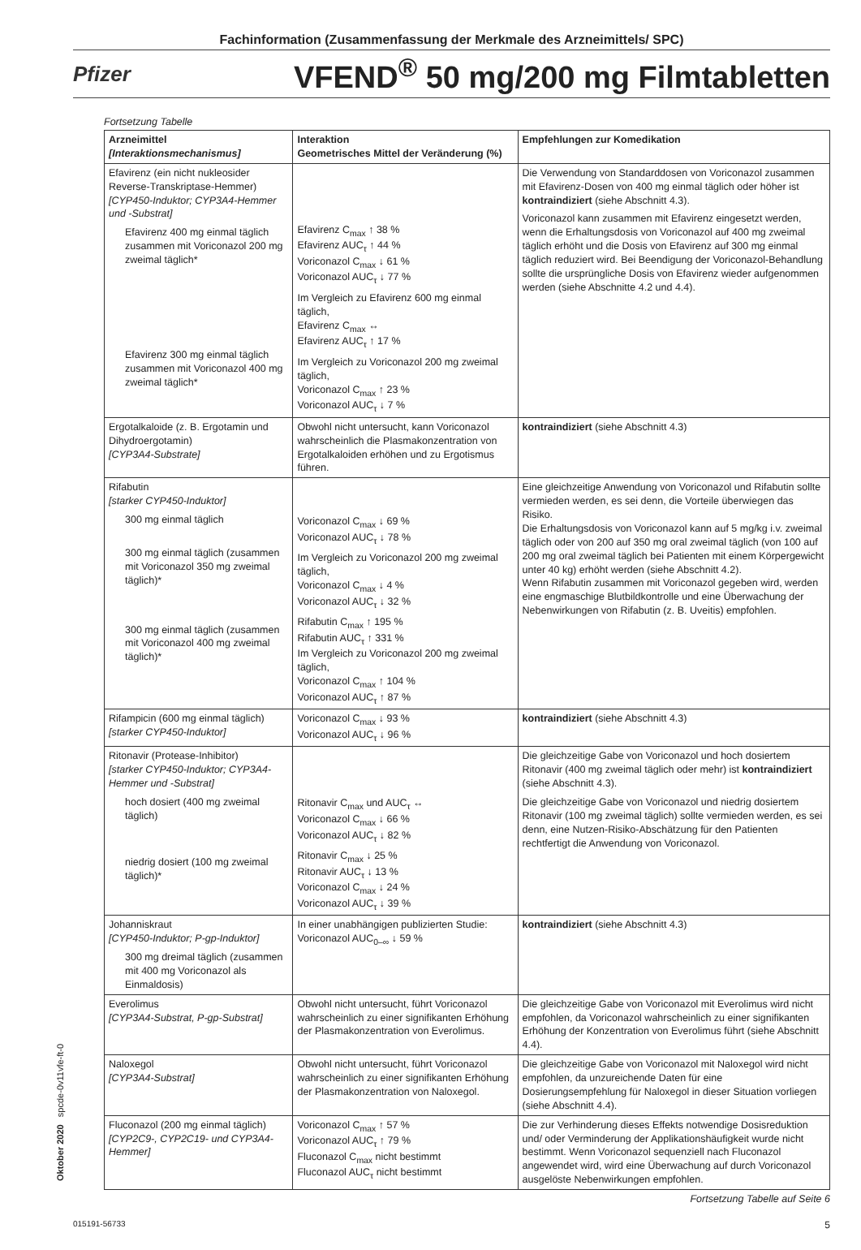Fachinformation (Zusammenfassung der Merkmale des Arzneimittels/ SPC)
Pfizer
VFEND<sup>®</sup> 50 mg/200 mg Filmtabletten
Oktober 2020 spcde-0v11vfe-ft-0
Fortsetzung Tabelle
| Arzneimittel [Interaktionsmechanismus] | Interaktion Geometrisches Mittel der Veränderung (%) | Empfehlungen zur Komedikation |
| --- | --- | --- |
| Efavirenz (ein nicht nukleosider Reverse-Transkriptase-Hemmer) [CYP450-Induktor; CYP3A4-Hemmer und -Substrat] Efavirenz 400 mg einmal täglich zusammen mit Voriconazol 200 mg zweimal täglich* Efavirenz 300 mg einmal täglich zusammen mit Voriconazol 400 mg zweimal täglich* | Efavirenz C<sub>max</sub> ↑ 38 % Efavirenz AUC<sub>τ</sub> ↑ 44 % Voriconazol C<sub>max</sub> ↓ 61 % Voriconazol AUC<sub>τ</sub> ↓ 77 % Im Vergleich zu Efavirenz 600 mg einmal täglich, Efavirenz C<sub>max</sub> ↔ Efavirenz AUC<sub>τ</sub> ↑ 17 % Im Vergleich zu Voriconazol 200 mg zweimal täglich, Voriconazol C<sub>max</sub> ↑ 23 % Voriconazol AUC<sub>τ</sub> ↓ 7 % | Die Verwendung von Standarddosen von Voriconazol zusammen mit Efavirenz-Dosen von 400 mg einmal täglich oder höher ist kontraindiziert (siehe Abschnitt 4.3). Voriconazol kann zusammen mit Efavirenz eingesetzt werden, wenn die Erhaltungsdosis von Voriconazol auf 400 mg zweimal täglich erhöht und die Dosis von Efavirenz auf 300 mg einmal täglich reduziert wird. Bei Beendigung der Voriconazol-Behandlung sollte die ursprüngliche Dosis von Efavirenz wieder aufgenommen werden (siehe Abschnitte 4.2 und 4.4). |
| Ergotalkaloide (z. B. Ergotamin und Dihydroergotamin) [CYP3A4-Substrate] | Obwohl nicht untersucht, kann Voriconazol wahrscheinlich die Plasmakonzentration von Ergotalkaloiden erhöhen und zu Ergotismus führen. | kontraindiziert (siehe Abschnitt 4.3) |
| Rifabutin [starker CYP450-Induktor] 300 mg einmal täglich 300 mg einmal täglich (zusammen mit Voriconazol 350 mg zweimal täglich)* 300 mg einmal täglich (zusammen mit Voriconazol 400 mg zweimal täglich)* | Voriconazol C<sub>max</sub> ↓ 69 % Voriconazol AUC<sub>τ</sub> ↓ 78 % Im Vergleich zu Voriconazol 200 mg zweimal täglich, Voriconazol C<sub>max</sub> ↓ 4 % Voriconazol AUC<sub>τ</sub> ↓ 32 % Rifabutin C<sub>max</sub> ↑ 195 % Rifabutin AUC<sub>τ</sub> ↑ 331 % Im Vergleich zu Voriconazol 200 mg zweimal täglich, Voriconazol C<sub>max</sub> ↑ 104 % Voriconazol AUC<sub>τ</sub> ↑ 87 % | Eine gleichzeitige Anwendung von Voriconazol und Rifabutin sollte vermieden werden, es sei denn, die Vorteile überwiegen das Risiko. Die Erhaltungsdosis von Voriconazol kann auf 5 mg/kg i.v. zweimal täglich oder von 200 auf 350 mg oral zweimal täglich (von 100 auf 200 mg oral zweimal täglich bei Patienten mit einem Körpergewicht unter 40 kg) erhöht werden (siehe Abschnitt 4.2). Wenn Rifabutin zusammen mit Voriconazol gegeben wird, werden eine engmaschige Blutbildkontrolle und eine Überwachung der Nebenwirkungen von Rifabutin (z. B. Uveitis) empfohlen. |
| Rifampicin (600 mg einmal täglich) [starker CYP450-Induktor] | Voriconazol C<sub>max</sub> ↓ 93 % Voriconazol AUC<sub>τ</sub> ↓ 96 % | kontraindiziert (siehe Abschnitt 4.3) |
| Ritonavir (Protease-Inhibitor) [starker CYP450-Induktor; CYP3A4-Hemmer und -Substrat] hoch dosiert (400 mg zweimal täglich) niedrig dosiert (100 mg zweimal täglich)* | Ritonavir C<sub>max</sub> und AUC<sub>τ</sub> ↔ Voriconazol C<sub>max</sub> ↓ 66 % Voriconazol AUC<sub>τ</sub> ↓ 82 % Ritonavir C<sub>max</sub> ↓ 25 % Ritonavir AUC<sub>τ</sub> ↓ 13 % Voriconazol C<sub>max</sub> ↓ 24 % Voriconazol AUC<sub>τ</sub> ↓ 39 % | Die gleichzeitige Gabe von Voriconazol und hoch dosiertem Ritonavir (400 mg zweimal täglich oder mehr) ist kontraindiziert (siehe Abschnitt 4.3). Die gleichzeitige Gabe von Voriconazol und niedrig dosiertem Ritonavir (100 mg zweimal täglich) sollte vermieden werden, es sei denn, eine Nutzen-Risiko-Abschätzung für den Patienten rechtfertigt die Anwendung von Voriconazol. |
| Johanniskraut [CYP450-Induktor; P-gp-Induktor] 300 mg dreimal täglich (zusammen mit 400 mg Voriconazol als Einmaldosis) | In einer unabhängigen publizierten Studie: Voriconazol AUC<sub>0–∞</sub> ↓ 59 % | kontraindiziert (siehe Abschnitt 4.3) |
| Everolimus [CYP3A4-Substrat, P-gp-Substrat] | Obwohl nicht untersucht, führt Voriconazol wahrscheinlich zu einer signifikanten Erhöhung der Plasmakonzentration von Everolimus. | Die gleichzeitige Gabe von Voriconazol mit Everolimus wird nicht empfohlen, da Voriconazol wahrscheinlich zu einer signifikanten Erhöhung der Konzentration von Everolimus führt (siehe Abschnitt 4.4). |
| Naloxegol [CYP3A4-Substrat] | Obwohl nicht untersucht, führt Voriconazol wahrscheinlich zu einer signifikanten Erhöhung der Plasmakonzentration von Naloxegol. | Die gleichzeitige Gabe von Voriconazol mit Naloxegol wird nicht empfohlen, da unzureichende Daten für eine Dosierungsempfehlung für Naloxegol in dieser Situation vorliegen (siehe Abschnitt 4.4). |
| Fluconazol (200 mg einmal täglich) [CYP2C9-, CYP2C19- und CYP3A4-Hemmer] | Voriconazol C<sub>max</sub> ↑ 57 % Voriconazol AUC<sub>τ</sub> ↑ 79 % Fluconazol C<sub>max</sub> nicht bestimmt Fluconazol AUC<sub>τ</sub> nicht bestimmt | Die zur Verhinderung dieses Effekts notwendige Dosisreduktion und/ oder Verminderung der Applikationshäufigkeit wurde nicht bestimmt. Wenn Voriconazol sequenziell nach Fluconazol angewendet wird, wird eine Überwachung auf durch Voriconazol ausgelöste Nebenwirkungen empfohlen. |
Fortsetzung Tabelle auf Seite 6
015191-56733 5